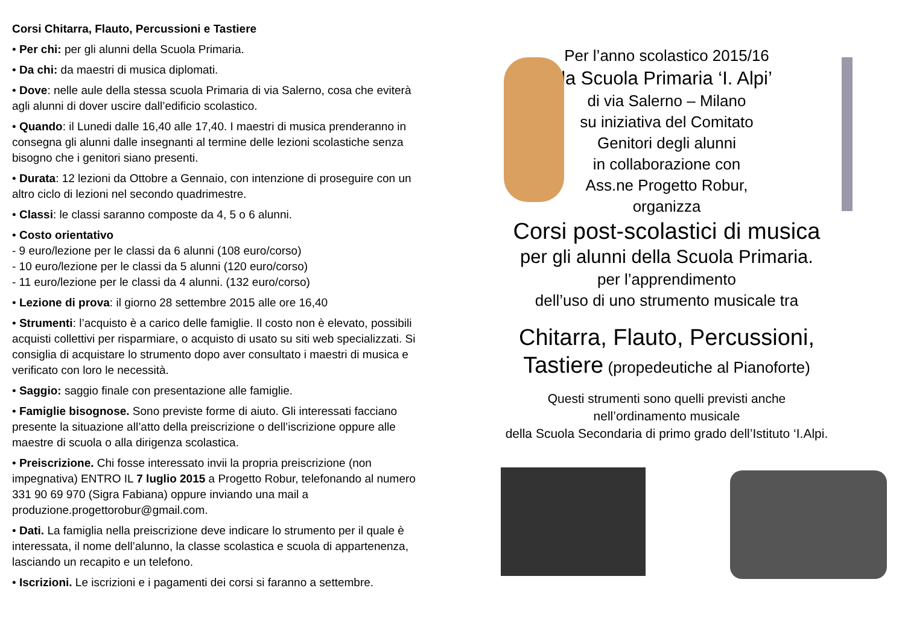Corsi Chitarra, Flauto, Percussioni e Tastiere
• Per chi: per gli alunni della Scuola Primaria.
• Da chi: da maestri di musica diplomati.
• Dove: nelle aule della stessa scuola Primaria di via Salerno, cosa che eviterà agli alunni di dover uscire dall’edificio scolastico.
• Quando: il Lunedi dalle 16,40 alle 17,40. I maestri di musica prenderanno in consegna gli alunni dalle insegnanti al termine delle lezioni scolastiche senza bisogno che i genitori siano presenti.
• Durata: 12 lezioni da Ottobre a Gennaio, con intenzione di proseguire con un altro ciclo di lezioni nel secondo quadrimestre.
• Classi: le classi saranno composte da 4, 5 o 6 alunni.
• Costo orientativo
- 9 euro/lezione per le classi da 6 alunni (108 euro/corso)
- 10 euro/lezione per le classi da 5 alunni (120 euro/corso)
- 11 euro/lezione per le classi da 4 alunni. (132 euro/corso)
• Lezione di prova: il giorno 28 settembre 2015 alle ore 16,40
• Strumenti: l’acquisto è a carico delle famiglie. Il costo non è elevato, possibili acquisti collettivi per risparmiare, o acquisto di usato su siti web specializzati. Si consiglia di acquistare lo strumento dopo aver consultato i maestri di musica e verificato con loro le necessità.
• Saggio: saggio finale con presentazione alle famiglie.
• Famiglie bisognose. Sono previste forme di aiuto. Gli interessati facciano presente la situazione all’atto della preiscrizione o dell’iscrizione oppure alle maestre di scuola o alla dirigenza scolastica.
• Preiscrizione. Chi fosse interessato invii la propria preiscrizione (non impegnativa) ENTRO IL 7 luglio 2015 a Progetto Robur, telefonando al numero 331 90 69 970 (Sigra Fabiana) oppure inviando una mail a produzione.progettorobur@gmail.com.
• Dati. La famiglia nella preiscrizione deve indicare lo strumento per il quale è interessata, il nome dell’alunno, la classe scolastica e scuola di appartenenza, lasciando un recapito e un telefono.
• Iscrizioni. Le iscrizioni e i pagamenti dei corsi si faranno a settembre.
Per l’anno scolastico 2015/16
la Scuola Primaria ‘I. Alpi’
di via Salerno – Milano
su iniziativa del Comitato
Genitori degli alunni
in collaborazione con
Ass.ne Progetto Robur,
organizza
Corsi post-scolastici di musica
per gli alunni della Scuola Primaria.
per l’apprendimento
dell’uso di uno strumento musicale tra
Chitarra, Flauto, Percussioni,
Tastiere (propedeutiche al Pianoforte)
Questi strumenti sono quelli previsti anche
nell’ordinamento musicale
della Scuola Secondaria di primo grado dell’Istituto ‘I.Alpi.